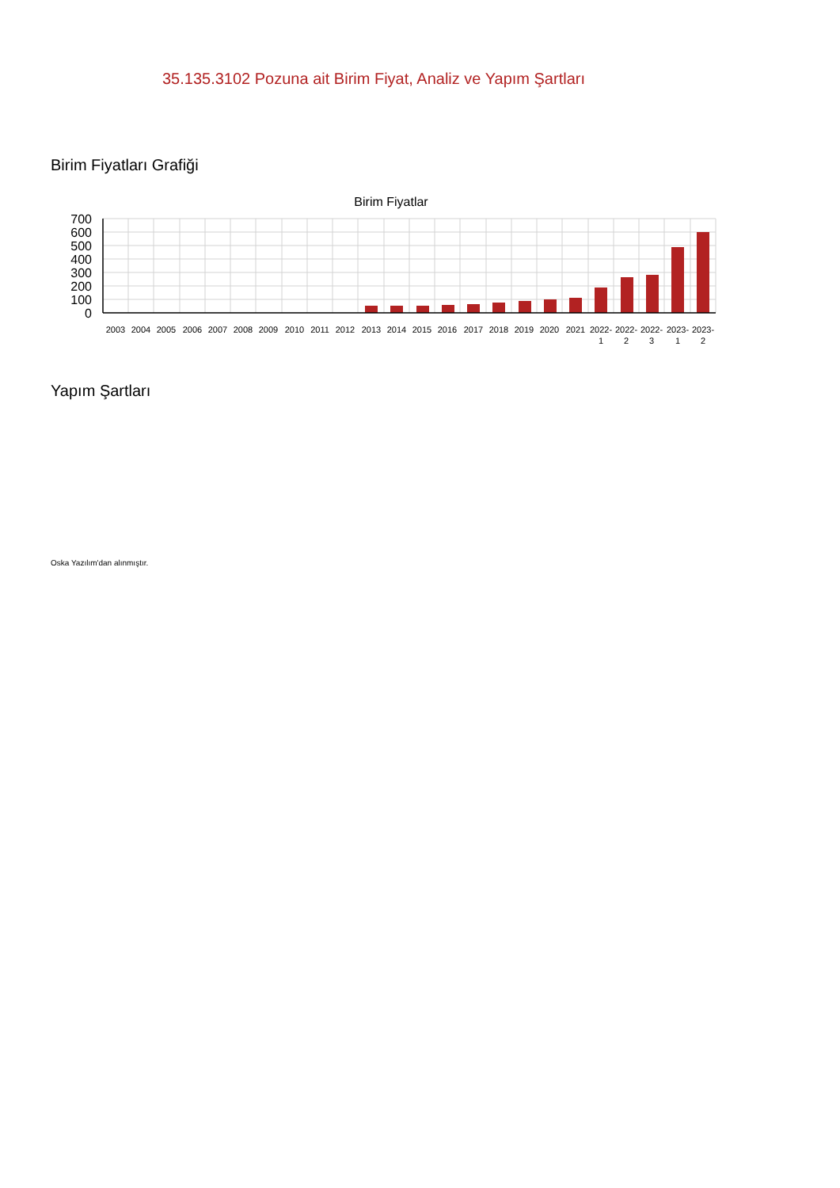35.135.3102 Pozuna ait Birim Fiyat, Analiz ve Yapım Şartları
Birim Fiyatları Grafiği
Birim Fiyatlar
700
600
500
400
300
200
100
0
2003
2004
2005
2006
2007
2008
2009
2010
2011
2012
2013
2014
2015
2016
2017
2018
2019
2020
2021
2022-
1
2022-
2
2022-
3
2023-
1
2023-
2
Yapım Şartları
Oska Yazılım'dan alınmıştır.